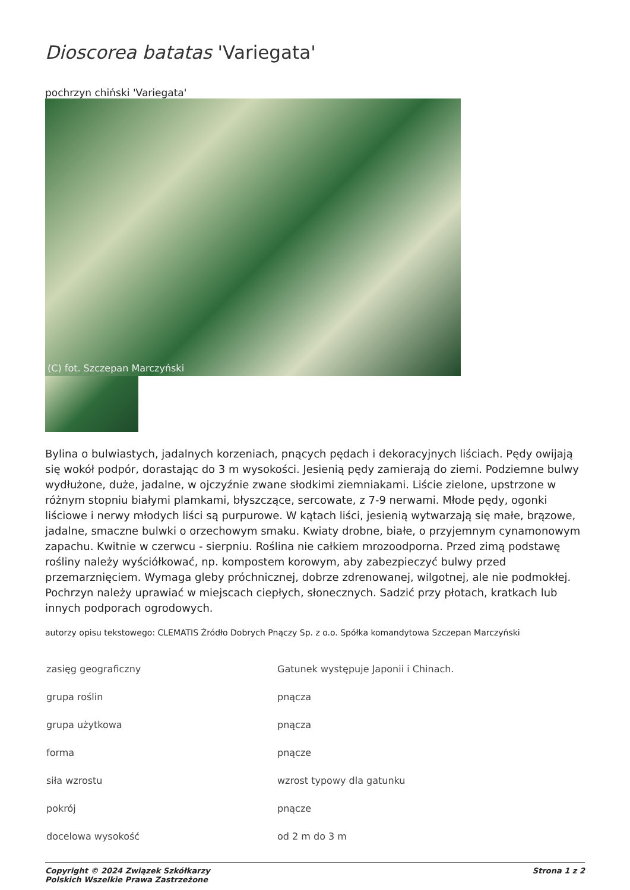Dioscorea batatas 'Variegata'
pochrzyn chiński 'Variegata'
(C) fot. Szczepan Marczyński
Bylina o bulwiastych, jadalnych korzeniach, pnących pędach i dekoracyjnych liściach. Pędy owijają się wokół podpór, dorastając do 3 m wysokości. Jesienią pędy zamierają do ziemi. Podziemne bulwy wydłużone, duże, jadalne, w ojczyźnie zwane słodkimi ziemniakami. Liście zielone, upstrzone w różnym stopniu białymi plamkami, błyszczące, sercowate, z 7-9 nerwami. Młode pędy, ogonki liściowe i nerwy młodych liści są purpurowe. W kątach liści, jesienią wytwarzają się małe, brązowe, jadalne, smaczne bulwki o orzechowym smaku. Kwiaty drobne, białe, o przyjemnym cynamonowym zapachu. Kwitnie w czerwcu - sierpniu. Roślina nie całkiem mrozoodporna. Przed zimą podstawę rośliny należy wyściółkować, np. kompostem korowym, aby zabezpieczyć bulwy przed przemarznięciem. Wymaga gleby próchnicznej, dobrze zdrenowanej, wilgotnej, ale nie podmokłej. Pochrzyn należy uprawiać w miejscach ciepłych, słonecznych. Sadzić przy płotach, kratkach lub innych podporach ogrodowych.
autorzy opisu tekstowego: CLEMATIS Źródło Dobrych Pnączy Sp. z o.o. Spółka komandytowa Szczepan Marczyński
| zasięg geograficzny | Gatunek występuje Japonii i Chinach. |
| grupa roślin | pnącza |
| grupa użytkowa | pnącza |
| forma | pnącze |
| siła wzrostu | wzrost typowy dla gatunku |
| pokrój | pnącze |
| docelowa wysokość | od 2 m do 3 m |
Copyright © 2024 Związek Szkółkarzy
Polskich Wszelkie Prawa Zastrzeżone
Strona 1 z 2